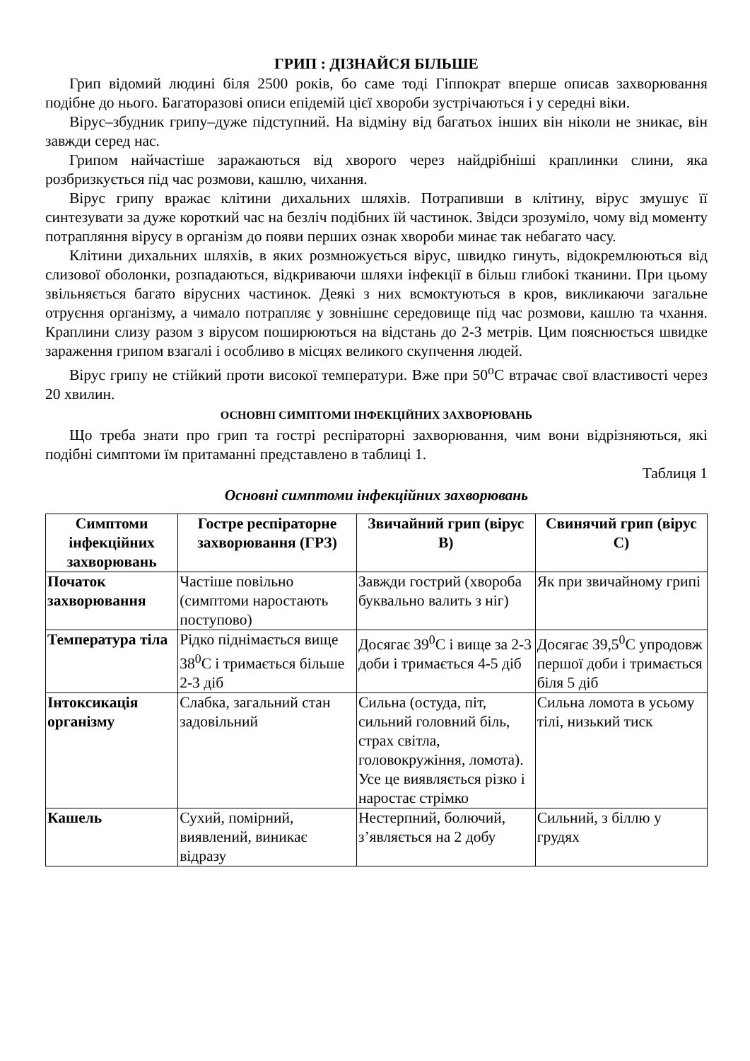ГРИП : ДІЗНАЙСЯ БІЛЬШЕ
Грип відомий людині біля 2500 років, бо саме тоді Гіппократ вперше описав захворювання подібне до нього. Багаторазові описи епідемій цієї хвороби зустрічаються і у середні віки.
Вірус–збудник грипу–дуже підступний. На відміну від багатьох інших він ніколи не зникає, він завжди серед нас.
Грипом найчастіше заражаються від хворого через найдрібніші краплинки слини, яка розбризкується під час розмови, кашлю, чихання.
Вірус грипу вражає клітини дихальних шляхів. Потрапивши в клітину, вірус змушує її синтезувати за дуже короткий час на безліч подібних їй частинок. Звідси зрозуміло, чому від моменту потрапляння вірусу в організм до появи перших ознак хвороби минає так небагато часу.
Клітини дихальних шляхів, в яких розмножується вірус, швидко гинуть, відокремлюються від слизової оболонки, розпадаються, відкриваючи шляхи інфекції в більш глибокі тканини. При цьому звільняється багато вірусних частинок. Деякі з них всмоктуються в кров, викликаючи загальне отруєння організму, а чимало потрапляє у зовнішнє середовище під час розмови, кашлю та чхання. Краплини слизу разом з вірусом поширюються на відстань до 2-3 метрів. Цим пояснюється швидке зараження грипом взагалі і особливо в місцях великого скупчення людей.
Вірус грипу не стійкий проти високої температури. Вже при 50<sup>о</sup>С втрачає свої властивості через 20 хвилин.
ОСНОВНІ СИМПТОМИ ІНФЕКЦІЙНИХ ЗАХВОРЮВАНЬ
Що треба знати про грип та гострі респіраторні захворювання, чим вони відрізняються, які подібні симптоми їм притаманні представлено в таблиці 1.
Таблиця 1
Основні симптоми інфекційних захворювань
| Симптоми інфекційних захворювань | Гостре респіраторне захворювання (ГРЗ) | Звичайний грип (вірус В) | Свинячий грип (вірус С) |
| --- | --- | --- | --- |
| Початок захворювання | Частіше повільно (симптоми наростають поступово) | Завжди гострий (хвороба буквально валить з ніг) | Як при звичайному грипі |
| Температура тіла | Рідко піднімається вище 38<sup>0</sup>С і тримається більше 2-3 діб | Досягає 39<sup>0</sup>С і вище за 2-3 доби і тримається 4-5 діб | Досягає 39,5<sup>0</sup>С упродовж першої доби і тримається біля 5 діб |
| Інтоксикація організму | Слабка, загальний стан задовільний | Сильна (остуда, піт, сильний головний біль, страх світла, головокружіння, ломота). Усе це виявляється різко і наростає стрімко | Сильна ломота в усьому тілі, низький тиск |
| Кашель | Сухий, помірний, виявлений, виникає відразу | Нестерпний, болючий, з’являється на 2 добу | Сильний, з біллю у грудях |